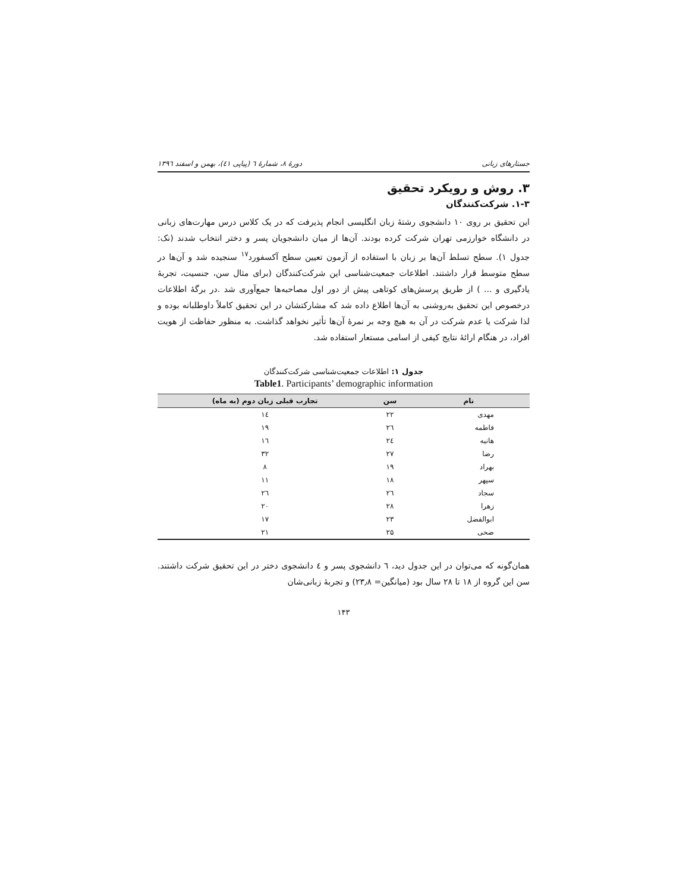جستارهای زبانی دورهٔ ۸، شمارهٔ ٦ (پیاپی ٤١)، بهمن و اسفند ١٣٩٦
۳. روش و رویکرد تحقیق
۱-۳. شرکت‌کنندگان
این تحقیق بر روی ۱۰ دانشجوی رشتهٔ زبان انگلیسی انجام پذیرفت که در یک کلاس درس مهارت‌های زبانی در دانشگاه خوارزمی تهران شرکت کرده بودند. آن‌ها از میان دانشجویان پسر و دختر انتخاب شدند (نک: جدول ۱). سطح تسلط آن‌ها بر زبان با استفاده از آزمون تعیین سطح آکسفورد<sup>۱۷</sup> سنجیده شد و آن‌ها در سطح متوسط قرار داشتند. اطلاعات جمعیت‌شناسی این شرکت‌کنندگان (برای مثال سن، جنسیت، تجربهٔ یادگیری و ... ) از طریق پرسش‌های کوتاهی پیش از دور اول مصاحبه‌ها جمع‌آوری شد .در برگهٔ اطلاعات درخصوص این تحقیق به‌روشنی به آن‌ها اطلاع داده شد که مشارکتشان در این تحقیق کاملاً داوطلبانه بوده و لذا شرکت یا عدم شرکت در آن به هیچ وجه بر نمرهٔ آن‌ها تأثیر نخواهد گذاشت. به منظور حفاظت از هویت افراد، در هنگام ارائهٔ نتایج کیفی از اسامی مستعار استفاده شد.
جدول ۱: اطلاعات جمعیت‌شناسی شرکت‌کنندگان
Table1. Participants’ demographic information
| نام | سن | تجارب قبلی زبان دوم (به ماه) |
| --- | --- | --- |
| مهدی | ۲۲ | ١٤ |
| فاطمه | ٢٦ | ۱۹ |
| هانیه | ٢٤ | ١٦ |
| رضا | ۲۷ | ۳۲ |
| بهراد | ۱۹ | ۸ |
| سپهر | ۱۸ | ۱۱ |
| سجاد | ٢٦ | ٢٦ |
| زهرا | ۲۸ | ۲۰ |
| ابوالفضل | ۲۳ | ۱۷ |
| ضحی | ۲۵ | ۲۱ |
همان‌گونه که می‌توان در این جدول دید، ٦ دانشجوی پسر و ٤ دانشجوی دختر در این تحقیق شرکت داشتند. سن این گروه از ۱۸ تا ۲۸ سال بود (میانگین= ۲۳٫۸) و تجربهٔ زبانی‌شان
۱۴۳